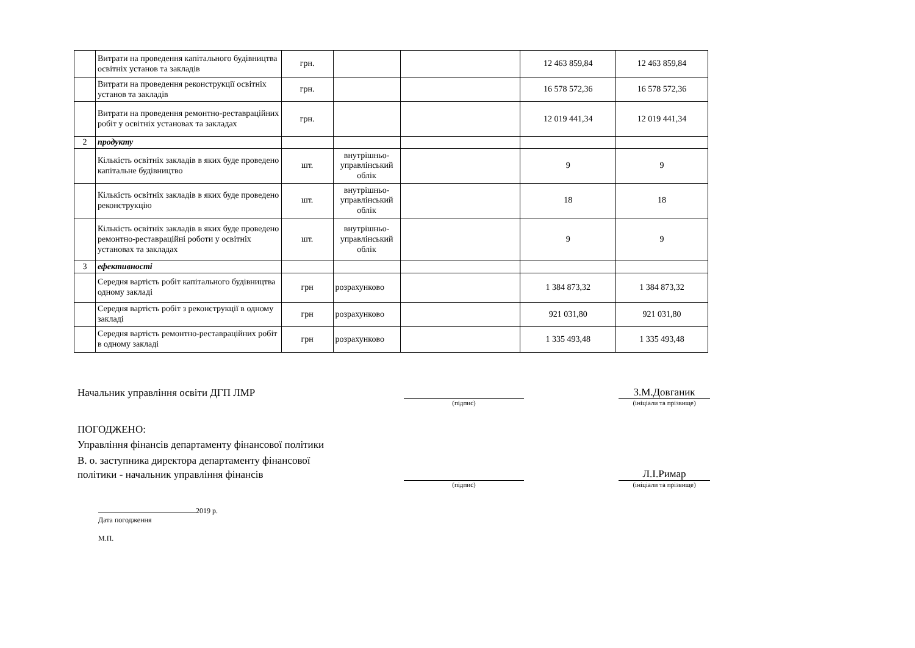| | Витрати на проведення капітального будівництва освітніх установ та закладів | грн. | | | 12 463 859,84 | 12 463 859,84 |
| | Витрати на проведення реконструкції освітніх установ та закладів | грн. | | | 16 578 572,36 | 16 578 572,36 |
| | Витрати на проведення ремонтно-реставраційних робіт у освітніх установах та закладах | грн. | | | 12 019 441,34 | 12 019 441,34 |
| 2 | продукту | | | | | |
| | Кількість освітніх закладів в яких буде проведено капітальне будівництво | шт. | внутрішньо-управлінський облік | | 9 | 9 |
| | Кількість освітніх закладів в яких буде проведено реконструкцію | шт. | внутрішньо-управлінський облік | | 18 | 18 |
| | Кількість освітніх закладів в яких буде проведено ремонтно-реставраційні роботи у освітніх установах та закладах | шт. | внутрішньо-управлінський облік | | 9 | 9 |
| 3 | ефективності | | | | | |
| | Середня вартість робіт капітального будівництва одному закладі | грн | розрахунково | | 1 384 873,32 | 1 384 873,32 |
| | Середня вартість робіт з реконструкції в одному закладі | грн | розрахунково | | 921 031,80 | 921 031,80 |
| | Середня вартість ремонтно-реставраційних робіт в одному закладі | грн | розрахунково | | 1 335 493,48 | 1 335 493,48 |
Начальник управління освіти ДГП ЛМР
З.М.Довганик
(підпис)
(ініціали та прізвище)
ПОГОДЖЕНО:
Управління фінансів департаменту фінансової політики
В. о. заступника директора департаменту фінансової
політики - начальник управління фінансів
Л.І.Римар
(підпис)
(ініціали та прізвище)
2019 р.
Дата погодження
М.П.